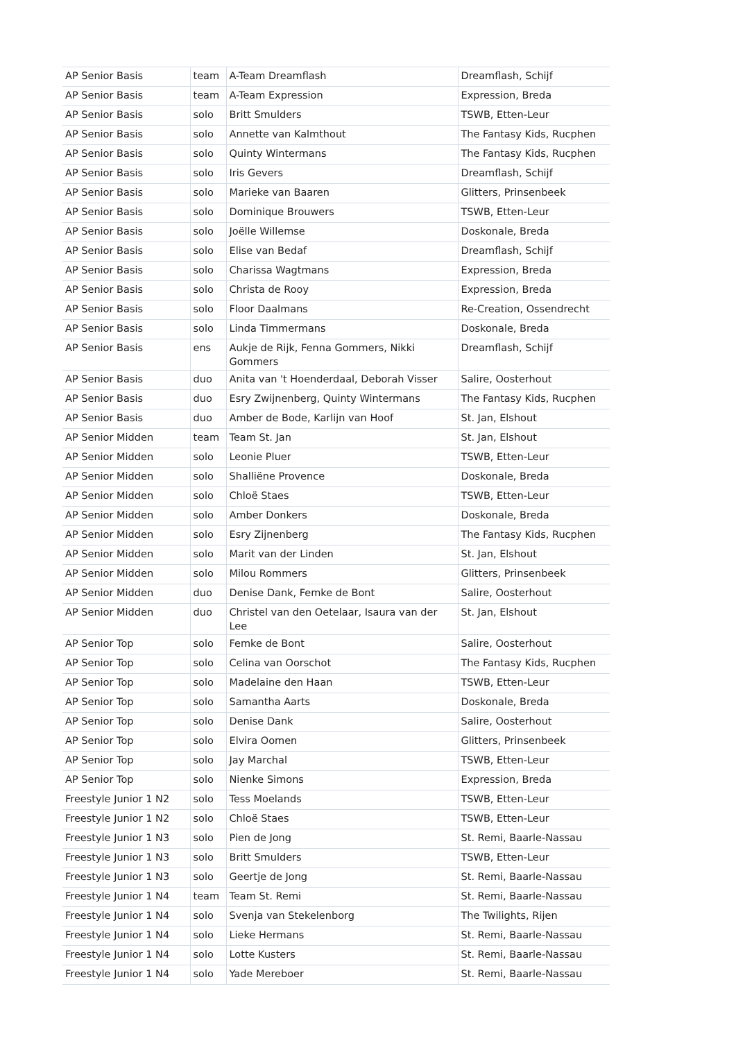| AP Senior Basis | team | A-Team Dreamflash | Dreamflash, Schijf |
| AP Senior Basis | team | A-Team Expression | Expression, Breda |
| AP Senior Basis | solo | Britt Smulders | TSWB, Etten-Leur |
| AP Senior Basis | solo | Annette van Kalmthout | The Fantasy Kids, Rucphen |
| AP Senior Basis | solo | Quinty Wintermans | The Fantasy Kids, Rucphen |
| AP Senior Basis | solo | Iris Gevers | Dreamflash, Schijf |
| AP Senior Basis | solo | Marieke van Baaren | Glitters, Prinsenbeek |
| AP Senior Basis | solo | Dominique Brouwers | TSWB, Etten-Leur |
| AP Senior Basis | solo | Joëlle Willemse | Doskonale, Breda |
| AP Senior Basis | solo | Elise van Bedaf | Dreamflash, Schijf |
| AP Senior Basis | solo | Charissa Wagtmans | Expression, Breda |
| AP Senior Basis | solo | Christa de Rooy | Expression, Breda |
| AP Senior Basis | solo | Floor Daalmans | Re-Creation, Ossendrecht |
| AP Senior Basis | solo | Linda Timmermans | Doskonale, Breda |
| AP Senior Basis | ens | Aukje de Rijk, Fenna Gommers, Nikki Gommers | Dreamflash, Schijf |
| AP Senior Basis | duo | Anita van 't Hoenderdaal, Deborah Visser | Salire, Oosterhout |
| AP Senior Basis | duo | Esry Zwijnenberg, Quinty Wintermans | The Fantasy Kids, Rucphen |
| AP Senior Basis | duo | Amber de Bode, Karlijn van Hoof | St. Jan, Elshout |
| AP Senior Midden | team | Team St. Jan | St. Jan, Elshout |
| AP Senior Midden | solo | Leonie Pluer | TSWB, Etten-Leur |
| AP Senior Midden | solo | Shalliëne Provence | Doskonale, Breda |
| AP Senior Midden | solo | Chloë Staes | TSWB, Etten-Leur |
| AP Senior Midden | solo | Amber Donkers | Doskonale, Breda |
| AP Senior Midden | solo | Esry Zijnenberg | The Fantasy Kids, Rucphen |
| AP Senior Midden | solo | Marit van der Linden | St. Jan, Elshout |
| AP Senior Midden | solo | Milou Rommers | Glitters, Prinsenbeek |
| AP Senior Midden | duo | Denise Dank, Femke de Bont | Salire, Oosterhout |
| AP Senior Midden | duo | Christel van den Oetelaar, Isaura van der Lee | St. Jan, Elshout |
| AP Senior Top | solo | Femke de Bont | Salire, Oosterhout |
| AP Senior Top | solo | Celina van Oorschot | The Fantasy Kids, Rucphen |
| AP Senior Top | solo | Madelaine den Haan | TSWB, Etten-Leur |
| AP Senior Top | solo | Samantha Aarts | Doskonale, Breda |
| AP Senior Top | solo | Denise Dank | Salire, Oosterhout |
| AP Senior Top | solo | Elvira Oomen | Glitters, Prinsenbeek |
| AP Senior Top | solo | Jay Marchal | TSWB, Etten-Leur |
| AP Senior Top | solo | Nienke Simons | Expression, Breda |
| Freestyle Junior 1 N2 | solo | Tess Moelands | TSWB, Etten-Leur |
| Freestyle Junior 1 N2 | solo | Chloë Staes | TSWB, Etten-Leur |
| Freestyle Junior 1 N3 | solo | Pien de Jong | St. Remi, Baarle-Nassau |
| Freestyle Junior 1 N3 | solo | Britt Smulders | TSWB, Etten-Leur |
| Freestyle Junior 1 N3 | solo | Geertje de Jong | St. Remi, Baarle-Nassau |
| Freestyle Junior 1 N4 | team | Team St. Remi | St. Remi, Baarle-Nassau |
| Freestyle Junior 1 N4 | solo | Svenja van Stekelenborg | The Twilights, Rijen |
| Freestyle Junior 1 N4 | solo | Lieke Hermans | St. Remi, Baarle-Nassau |
| Freestyle Junior 1 N4 | solo | Lotte Kusters | St. Remi, Baarle-Nassau |
| Freestyle Junior 1 N4 | solo | Yade Mereboer | St. Remi, Baarle-Nassau |